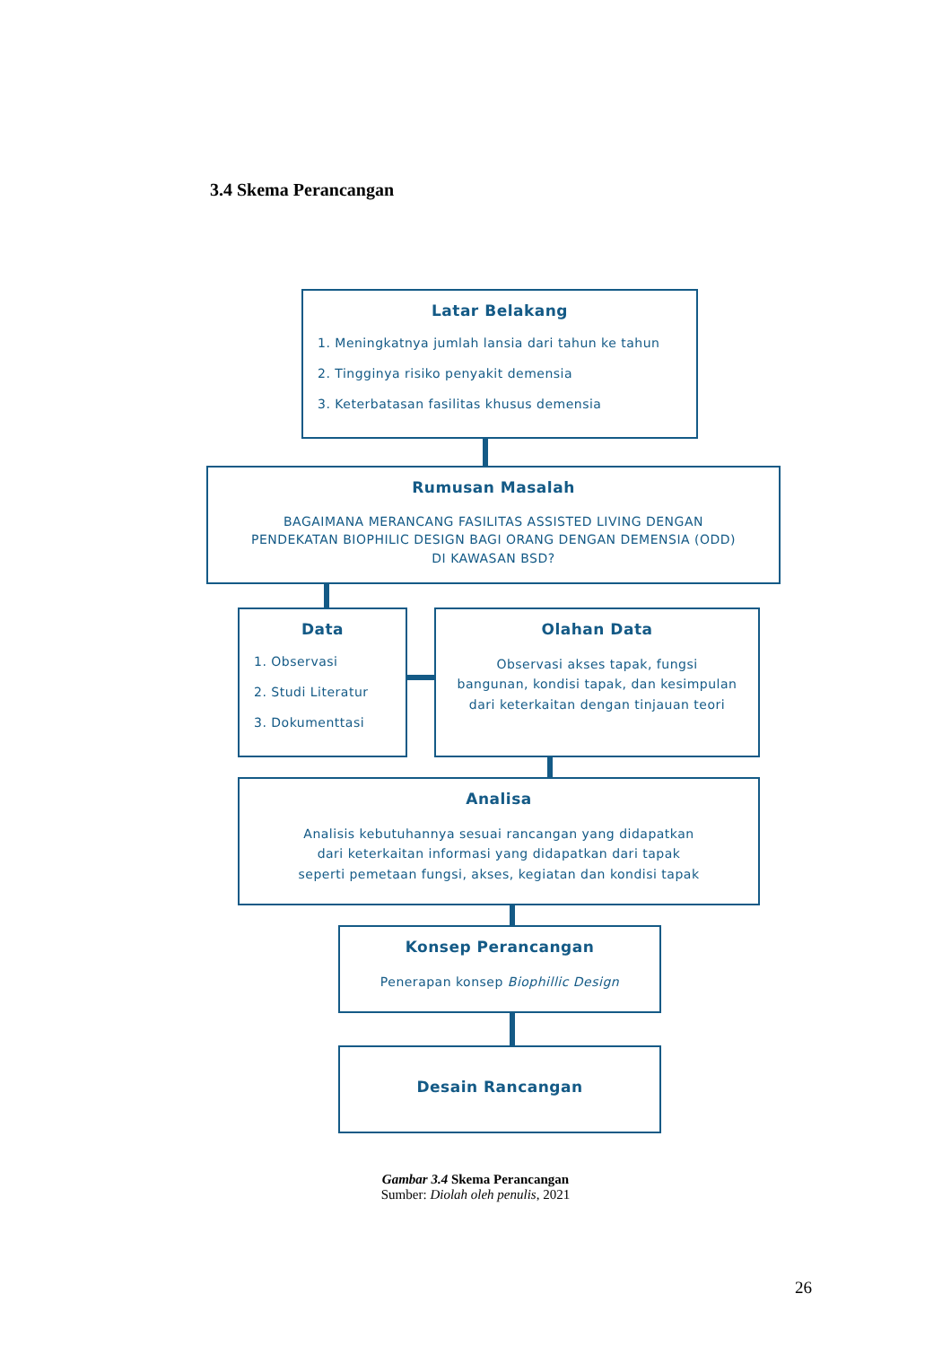3.4 Skema Perancangan
Latar Belakang
1. Meningkatnya jumlah lansia dari tahun ke tahun
2. Tingginya risiko penyakit demensia
3. Keterbatasan fasilitas khusus demensia
Rumusan Masalah
BAGAIMANA MERANCANG FASILITAS ASSISTED LIVING DENGAN
PENDEKATAN BIOPHILIC DESIGN BAGI ORANG DENGAN DEMENSIA (ODD)
DI KAWASAN BSD?
Data
1. Observasi
2. Studi Literatur
3. Dokumenttasi
Olahan Data
Observasi akses tapak, fungsi
bangunan, kondisi tapak, dan kesimpulan
dari keterkaitan dengan tinjauan teori
Analisa
Analisis kebutuhannya sesuai rancangan yang didapatkan
dari keterkaitan informasi yang didapatkan dari tapak
seperti pemetaan fungsi, akses, kegiatan dan kondisi tapak
Konsep Perancangan
Penerapan konsep Biophillic Design
Desain Rancangan
Gambar 3.4 Skema Perancangan
Sumber: Diolah oleh penulis, 2021
26